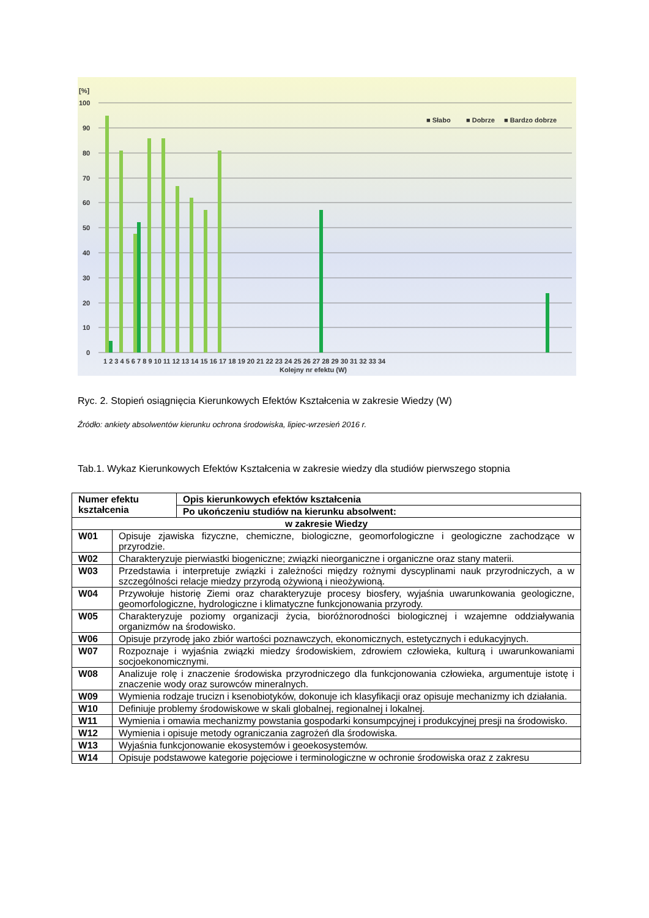[%]
100
90
80
70
60
50
40
30
20
10
0
■ Słabo
■ Dobrze
■ Bardzo dobrze
1 2 3 4 5 6 7 8 9 10 11 12 13 14 15 16 17 18 19 20 21 22 23 24 25 26 27 28 29 30 31 32 33 34
Kolejny nr efektu (W)
Ryc. 2. Stopień osiągnięcia Kierunkowych Efektów Kształcenia w zakresie Wiedzy (W)
Źródło: ankiety absolwentów kierunku ochrona środowiska, lipiec-wrzesień 2016 r.
Tab.1. Wykaz Kierunkowych Efektów Kształcenia w zakresie wiedzy dla studiów pierwszego stopnia
| Numer efektu kształcenia | | Opis kierunkowych efektów kształcenia |
| --- | --- | --- |
| | | Po ukończeniu studiów na kierunku absolwent: |
| w zakresie Wiedzy | | |
| W01 | Opisuje zjawiska fizyczne, chemiczne, biologiczne, geomorfologiczne i geologiczne zachodzące w przyrodzie. | |
| W02 | Charakteryzuje pierwiastki biogeniczne; związki nieorganiczne i organiczne oraz stany materii. | |
| W03 | Przedstawia i interpretuje związki i zależności między rożnymi dyscyplinami nauk przyrodniczych, a w szczególności relacje miedzy przyrodą ożywioną i nieożywioną. | |
| W04 | Przywołuje historię Ziemi oraz charakteryzuje procesy biosfery, wyjaśnia uwarunkowania geologiczne, geomorfologiczne, hydrologiczne i klimatyczne funkcjonowania przyrody. | |
| W05 | Charakteryzuje poziomy organizacji życia, bioróżnorodności biologicznej i wzajemne oddziaływania organizmów na środowisko. | |
| W06 | Opisuje przyrodę jako zbiór wartości poznawczych, ekonomicznych, estetycznych i edukacyjnych. | |
| W07 | Rozpoznaje i wyjaśnia związki miedzy środowiskiem, zdrowiem człowieka, kulturą i uwarunkowaniami socjoekonomicznymi. | |
| W08 | Analizuje rolę i znaczenie środowiska przyrodniczego dla funkcjonowania człowieka, argumentuje istotę i znaczenie wody oraz surowców mineralnych. | |
| W09 | Wymienia rodzaje trucizn i ksenobiotyków, dokonuje ich klasyfikacji oraz opisuje mechanizmy ich działania. | |
| W10 | Definiuje problemy środowiskowe w skali globalnej, regionalnej i lokalnej. | |
| W11 | Wymienia i omawia mechanizmy powstania gospodarki konsumpcyjnej i produkcyjnej presji na środowisko. | |
| W12 | Wymienia i opisuje metody ograniczania zagrożeń dla środowiska. | |
| W13 | Wyjaśnia funkcjonowanie ekosystemów i geoekosystemów. | |
| W14 | Opisuje podstawowe kategorie pojęciowe i terminologiczne w ochronie środowiska oraz z zakresu | |